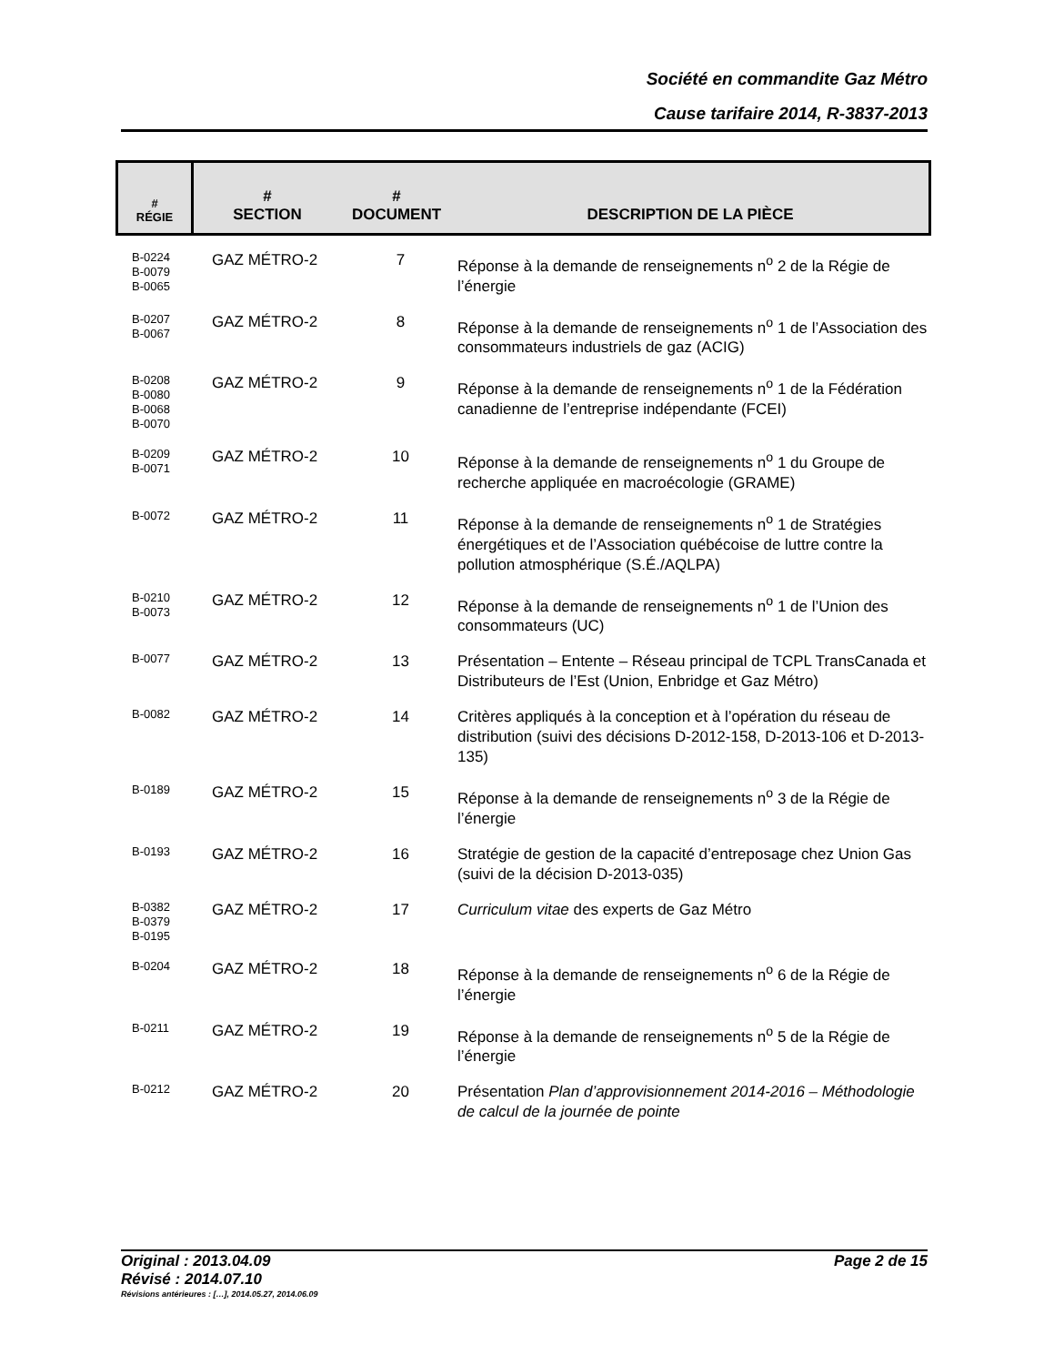Société en commandite Gaz Métro
Cause tarifaire 2014, R-3837-2013
| # RÉGIE | # SECTION | # DOCUMENT | DESCRIPTION DE LA PIÈCE |
| --- | --- | --- | --- |
| B-0224 B-0079 B-0065 | GAZ MÉTRO-2 | 7 | Réponse à la demande de renseignements n<sup>o</sup> 2 de la Régie de l’énergie |
| B-0207 B-0067 | GAZ MÉTRO-2 | 8 | Réponse à la demande de renseignements n<sup>o</sup> 1 de l’Association des consommateurs industriels de gaz (ACIG) |
| B-0208 B-0080 B-0068 B-0070 | GAZ MÉTRO-2 | 9 | Réponse à la demande de renseignements n<sup>o</sup> 1 de la Fédération canadienne de l’entreprise indépendante (FCEI) |
| B-0209 B-0071 | GAZ MÉTRO-2 | 10 | Réponse à la demande de renseignements n<sup>o</sup> 1 du Groupe de recherche appliquée en macroécologie (GRAME) |
| B-0072 | GAZ MÉTRO-2 | 11 | Réponse à la demande de renseignements n<sup>o</sup> 1 de Stratégies énergétiques et de l’Association québécoise de luttre contre la pollution atmosphérique (S.É./AQLPA) |
| B-0210 B-0073 | GAZ MÉTRO-2 | 12 | Réponse à la demande de renseignements n<sup>o</sup> 1 de l’Union des consommateurs (UC) |
| B-0077 | GAZ MÉTRO-2 | 13 | Présentation – Entente – Réseau principal de TCPL TransCanada et Distributeurs de l’Est (Union, Enbridge et Gaz Métro) |
| B-0082 | GAZ MÉTRO-2 | 14 | Critères appliqués à la conception et à l’opération du réseau de distribution (suivi des décisions D-2012-158, D-2013-106 et D-2013-135) |
| B-0189 | GAZ MÉTRO-2 | 15 | Réponse à la demande de renseignements n<sup>o</sup> 3 de la Régie de l’énergie |
| B-0193 | GAZ MÉTRO-2 | 16 | Stratégie de gestion de la capacité d’entreposage chez Union Gas (suivi de la décision D-2013-035) |
| B-0382 B-0379 B-0195 | GAZ MÉTRO-2 | 17 | Curriculum vitae des experts de Gaz Métro |
| B-0204 | GAZ MÉTRO-2 | 18 | Réponse à la demande de renseignements n<sup>o</sup> 6 de la Régie de l’énergie |
| B-0211 | GAZ MÉTRO-2 | 19 | Réponse à la demande de renseignements n<sup>o</sup> 5 de la Régie de l’énergie |
| B-0212 | GAZ MÉTRO-2 | 20 | Présentation Plan d’approvisionnement 2014-2016 – Méthodologie de calcul de la journée de pointe |
Page 2 de 15 Original : 2013.04.09
Révisé : 2014.07.10
Révisions antérieures : […], 2014.05.27, 2014.06.09